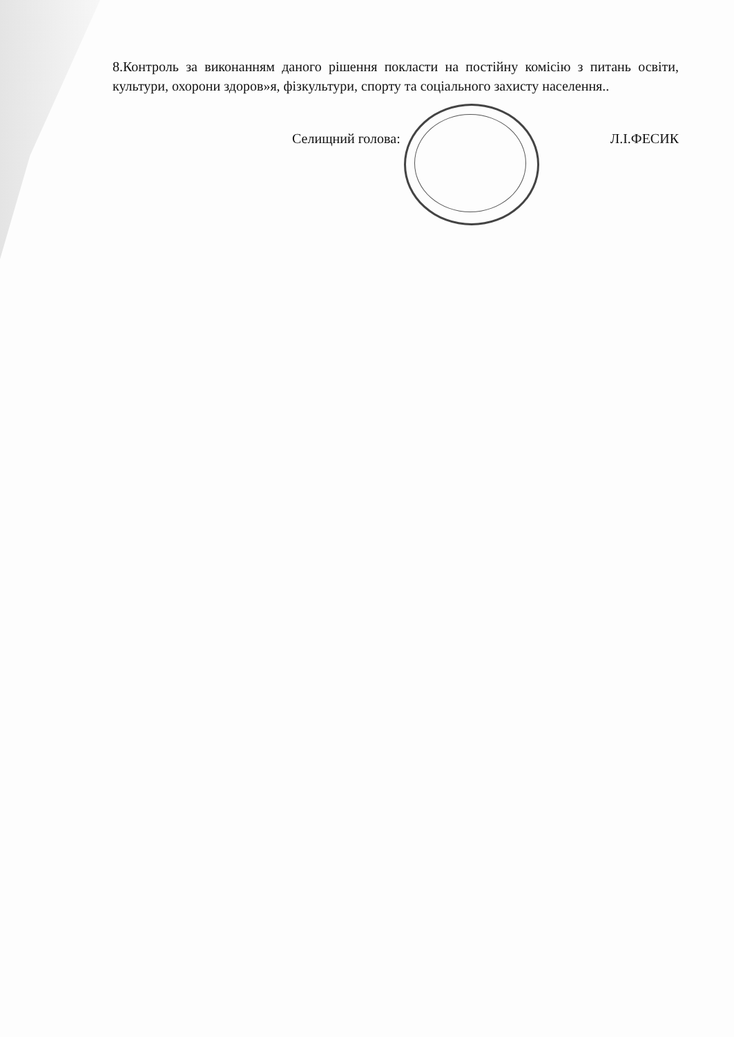8.Контроль за виконанням даного рішення покласти на постійну комісію з питань освіти, культури, охорони здоров»я, фізкультури, спорту та соціального захисту населення..
Селищний голова: Л.І.ФЕСИК